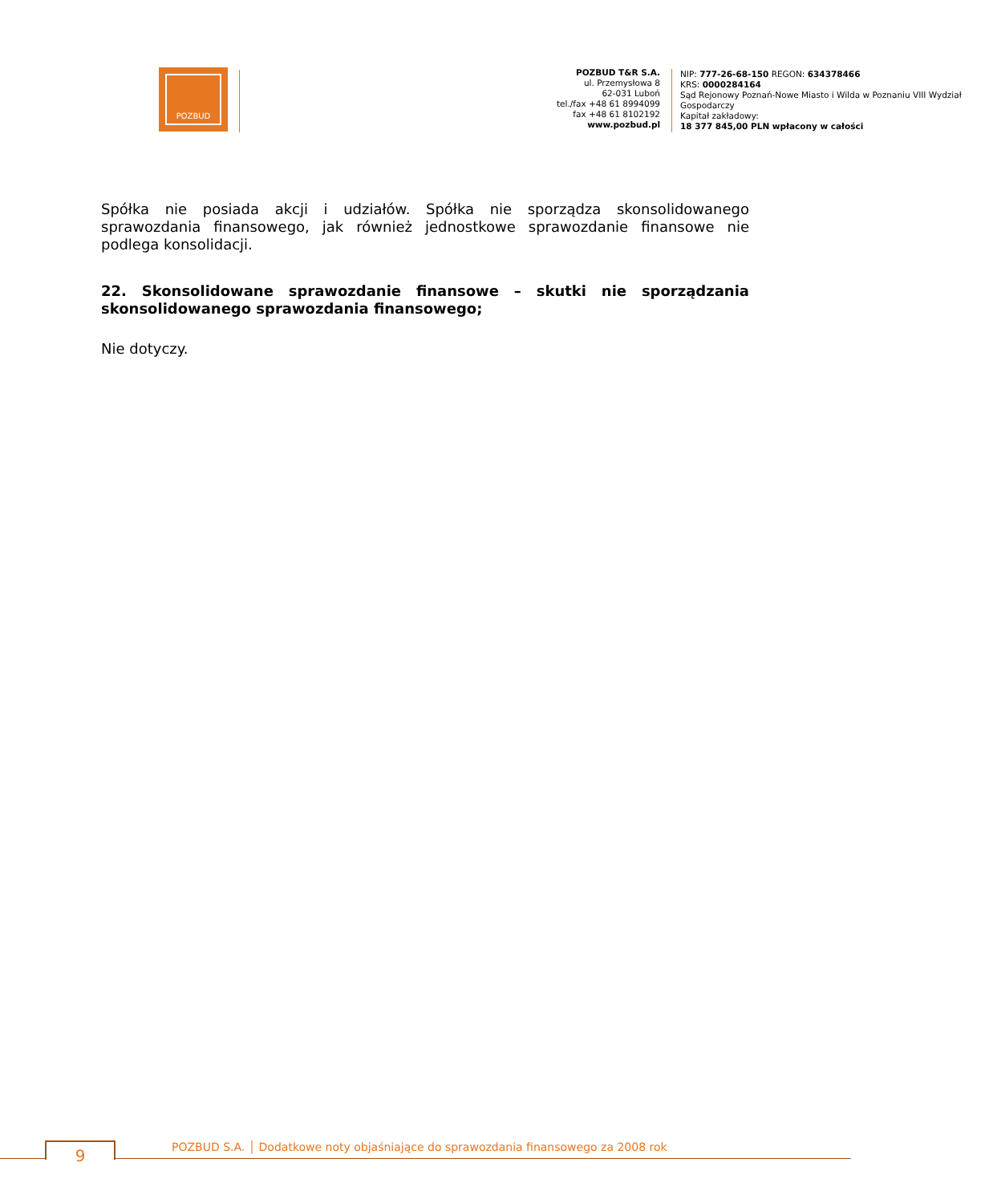POZBUD
POZBUD T&R S.A.
ul. Przemysłowa 8
62-031 Luboń
tel./fax +48 61 8994099
fax +48 61 8102192
www.pozbud.pl
NIP: 777-26-68-150 REGON: 634378466
KRS: 0000284164
Sąd Rejonowy Poznań-Nowe Miasto i Wilda w Poznaniu VIII Wydział Gospodarczy
Kapitał zakładowy:
18 377 845,00 PLN wpłacony w całości
Spółka nie posiada akcji i udziałów. Spółka nie sporządza skonsolidowanego sprawozdania finansowego, jak również jednostkowe sprawozdanie finansowe nie podlega konsolidacji.
22. Skonsolidowane sprawozdanie finansowe – skutki nie sporządzania skonsolidowanego sprawozdania finansowego;
Nie dotyczy.
9
POZBUD S.A. │ Dodatkowe noty objaśniające do sprawozdania finansowego za 2008 rok